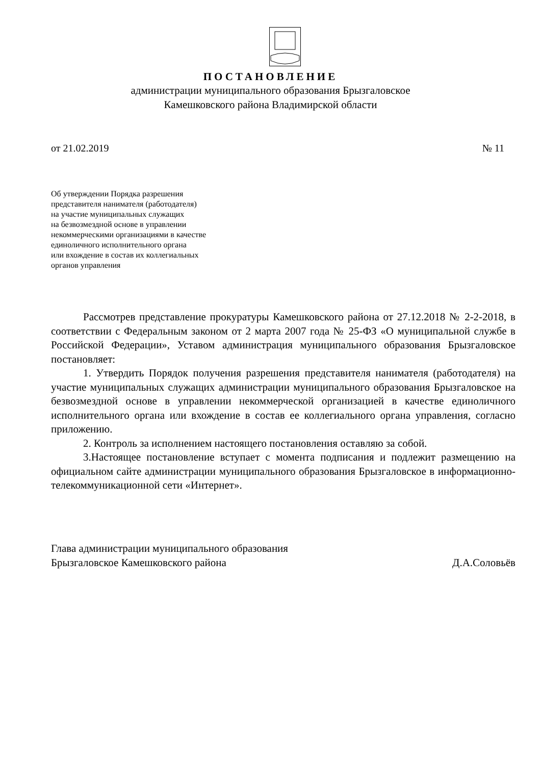ПОСТАНОВЛЕНИЕ
администрации муниципального образования Брызгаловское
Камешковского района Владимирской области
от 21.02.2019 № 11
Об утверждении Порядка разрешения
представителя нанимателя (работодателя)
на участие муниципальных служащих
на безвозмездной основе в управлении
некоммерческими организациями в качестве
единоличного исполнительного органа
или вхождение в состав их коллегиальных
органов управления
Рассмотрев представление прокуратуры Камешковского района от 27.12.2018 № 2-2-2018, в соответствии с Федеральным законом от 2 марта 2007 года № 25-ФЗ «О муниципальной службе в Российской Федерации», Уставом администрация муниципального образования Брызгаловское постановляет:
1. Утвердить Порядок получения разрешения представителя нанимателя (работодателя) на участие муниципальных служащих администрации муниципального образования Брызгаловское на безвозмездной основе в управлении некоммерческой организацией в качестве единоличного исполнительного органа или вхождение в состав ее коллегиального органа управления, согласно приложению.
2. Контроль за исполнением настоящего постановления оставляю за собой.
3.Настоящее постановление вступает с момента подписания и подлежит размещению на официальном сайте администрации муниципального образования Брызгаловское в информационно-телекоммуникационной сети «Интернет».
Глава администрации муниципального образования
Брызгаловское Камешковского района Д.А.Соловьёв